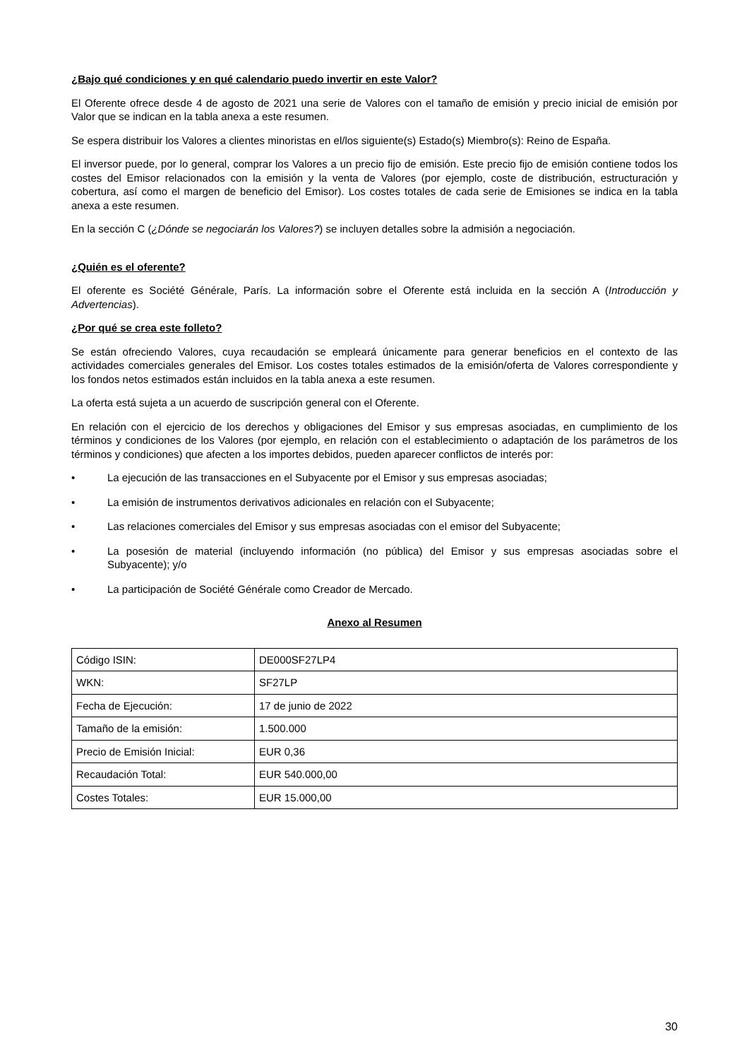¿Bajo qué condiciones y en qué calendario puedo invertir en este Valor?
El Oferente ofrece desde 4 de agosto de 2021 una serie de Valores con el tamaño de emisión y precio inicial de emisión por Valor que se indican en la tabla anexa a este resumen.
Se espera distribuir los Valores a clientes minoristas en el/los siguiente(s) Estado(s) Miembro(s): Reino de España.
El inversor puede, por lo general, comprar los Valores a un precio fijo de emisión. Este precio fijo de emisión contiene todos los costes del Emisor relacionados con la emisión y la venta de Valores (por ejemplo, coste de distribución, estructuración y cobertura, así como el margen de beneficio del Emisor). Los costes totales de cada serie de Emisiones se indica en la tabla anexa a este resumen.
En la sección C (¿Dónde se negociarán los Valores?) se incluyen detalles sobre la admisión a negociación.
¿Quién es el oferente?
El oferente es Société Générale, París. La información sobre el Oferente está incluida en la sección A (Introducción y Advertencias).
¿Por qué se crea este folleto?
Se están ofreciendo Valores, cuya recaudación se empleará únicamente para generar beneficios en el contexto de las actividades comerciales generales del Emisor. Los costes totales estimados de la emisión/oferta de Valores correspondiente y los fondos netos estimados están incluidos en la tabla anexa a este resumen.
La oferta está sujeta a un acuerdo de suscripción general con el Oferente.
En relación con el ejercicio de los derechos y obligaciones del Emisor y sus empresas asociadas, en cumplimiento de los términos y condiciones de los Valores (por ejemplo, en relación con el establecimiento o adaptación de los parámetros de los términos y condiciones) que afecten a los importes debidos, pueden aparecer conflictos de interés por:
• La ejecución de las transacciones en el Subyacente por el Emisor y sus empresas asociadas;
• La emisión de instrumentos derivativos adicionales en relación con el Subyacente;
• Las relaciones comerciales del Emisor y sus empresas asociadas con el emisor del Subyacente;
• La posesión de material (incluyendo información (no pública) del Emisor y sus empresas asociadas sobre el Subyacente); y/o
• La participación de Société Générale como Creador de Mercado.
Anexo al Resumen
| Código ISIN: | DE000SF27LP4 |
| WKN: | SF27LP |
| Fecha de Ejecución: | 17 de junio de 2022 |
| Tamaño de la emisión: | 1.500.000 |
| Precio de Emisión Inicial: | EUR 0,36 |
| Recaudación Total: | EUR 540.000,00 |
| Costes Totales: | EUR 15.000,00 |
30